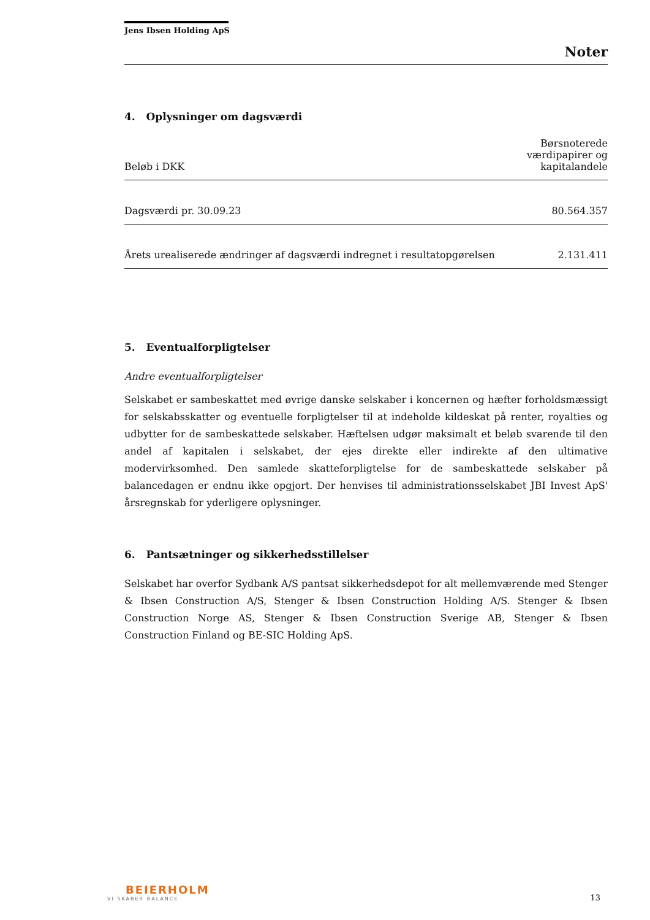Jens Ibsen Holding ApS
Noter
4. Oplysninger om dagsværdi
| Beløb i DKK | Børsnoterede værdipapirer og kapitalandele |
| --- | --- |
| Dagsværdi pr. 30.09.23 | 80.564.357 |
| Årets urealiserede ændringer af dagsværdi indregnet i resultatopgørelsen | 2.131.411 |
5. Eventualforpligtelser
Andre eventualforpligtelser
Selskabet er sambeskattet med øvrige danske selskaber i koncernen og hæfter forholdsmæssigt for selskabsskatter og eventuelle forpligtelser til at indeholde kildeskat på renter, royalties og udbytter for de sambeskattede selskaber. Hæftelsen udgør maksimalt et beløb svarende til den andel af kapitalen i selskabet, der ejes direkte eller indirekte af den ultimative modervirksomhed. Den samlede skatteforpligtelse for de sambeskattede selskaber på balancedagen er endnu ikke opgjort. Der henvises til administrationsselskabet JBI Invest ApS' årsregnskab for yderligere oplysninger.
6. Pantsætninger og sikkerhedsstillelser
Selskabet har overfor Sydbank A/S pantsat sikkerhedsdepot for alt mellemværende med Stenger & Ibsen Construction A/S, Stenger & Ibsen Construction Holding A/S. Stenger & Ibsen Construction Norge AS, Stenger & Ibsen Construction Sverige AB, Stenger & Ibsen Construction Finland og BE-SIC Holding ApS.
BEIERHOLM
VI SKABER BALANCE
13